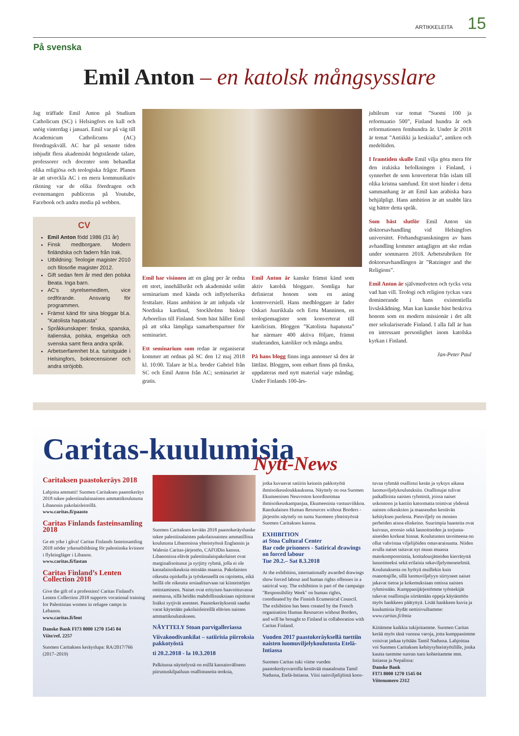ARTIKKELEITA 15
På svenska
Emil Anton – en katolsk mångsysslare
Jag träffade Emil Anton på Studium Catholicum (SC) i Helsingfors en kall och snöig vinterdag i januari. Emil var på väg till Academicum Catholicums (AC) föredragskväll. AC har på senaste tiden inbjudit flera akademiskt högtstående talare, professorer och docenter som behandlat olika religiösa och teologiska frågor. Planen är att utveckla AC i en mera kommunikativ riktning var de olika föredragen och evenemangen publiceras på Youtube, Facebook och andra media på webben.
CV
Emil Anton född 1986 (31 år)
Finsk medborgare. Modern finländska och fadern från Irak.
Utbildning: Teologie magister 2010 och filosofie magister 2012.
Gift sedan fem år med den polska Beata. Inga barn.
AC’s styrelsemedlem, vice ordförande. Ansvarig för programmen.
Främst känd för sina bloggar bl.a. ”Katolista hapatusta”
Språkkunskaper: finska, spanska, italienska, polska, engelska och svenska samt flera andra språk.
Arbetserfarenhet bl.a. turistguide i Helsingfors, bokrecensioner och andra ströjobb.
Emil har visionen att en gång per år ordna ett stort, innehållsrikt och akademiskt solitt seminarium med kända och inflytelserika festtalare. Hans ambition är att inbjuda vår Nordiska kardinal, Stockholms biskop Arborelius till Finland. Som bäst håller Emil på att söka lämpliga samarbetspartner för seminariet.
Ett seminarium som redan är organiserat kommer att ordnas på SC den 12 maj 2018 kl. 10:00. Talare är bl.a. broder Gabriel från SC och Emil Anton från AC; seminariet är gratis.
Emil Anton är kanske främst känd som aktiv katolsk bloggare. Somliga har definierat honom som en aning kontroversiell. Hans medbloggare är fader Oskari Juurikkala och Eetu Manninen, en teologiemagister som konverterat till katolicism. Bloggen ”Katolista hapatusta” har närmare 400 aktiva följare, främst studeranden, katoliker och många andra.
På hans blogg finns inga annonser så den är lättläst. Bloggen, som enbart finns på finska, uppdateras med nytt material varje måndag. Under Finlands 100-års-
jubileum var temat ”Suomi 100 ja reformaatio 500”, Finland hundra år och reformationen femhundra år. Under år 2018 är temat ”Antiikki ja keskiaika”, antiken och medeltiden.
I framtiden skulle Emil vilja göra mera för den irakiska befolkningen i Finland, i synnerhet de som konverterat från islam till olika kristna samfund. Ett stort hinder i detta sammanhang är att Emil kan arabiska bara behjälpligt. Hans ambition är att snabbt lära sig bättre detta språk.
Som bäst slutför Emil Anton sin doktorsavhandling vid Helsingfors universitet. Förhandsgranskningen av hans avhandling kommer antagligen att ske redan under sommaren 2018. Arbetsrubriken för doktorsavhandlingen är ”Ratzinger and the Religions”.
Emil Anton är självmedveten och tycks veta vad han vill. Teologi och religion tyckas vara dominerande i hans existentiella livsåskådning. Man kan kanske bäst beskriva honom som en modern missionär i det allt mer sekulariserade Finland. I alla fall är han en intressant personlighet inom katolska kyrkan i Finland.
Jan-Peter Paul
Caritas-kuulumisia
Nytt-News
Caritaksen paastokeräys 2018
Lahjoita ammatti! Suomen Caritaksen paastokeräys 2018 tukee palestiinalaisnaisten ammattikoulutusta Libanonin pakolaisleireillä.
www.caritas.fi/paasto
Caritas Finlands fasteinsamling 2018
Ge ett yrke i gåva! Caritas Finlands fasteinsamling 2018 stöder yrkesutbildning för palestinska kvinnor i flyktingläger i Libanon.
www.caritas.fi/fastan
Caritas Finland’s Lenten Collection 2018
Give the gift of a profession! Caritas Finland's Lenten Collection 2018 supports vocational training for Palestinian women in refugee camps in Lebanon.
www.caritas.fi/lent
Danske Bank FI73 8000 1270 1545 04
Viite/ref. 2257
Suomen Caritaksen keräyslupa: RA/2017/766 (2017–2019)
Suomen Caritaksen kevään 2018 paastokeräyshanke tukee palestiinalaisten pakolaisnaisten ammatillista koulutusta Libanonissa yhteistyössä Englannin ja Walesin Caritas-järjestön, CAFODin kanssa. Libanonissa elävät palestiinalaispakolaiset ovat marginalisoitunut ja syrjitty ryhmä, jolla ei ole kansalaisoikeuksia missään maassa. Pakolaisten oikeutta opiskella ja työskennellä on rajoitettu, eikä heillä ole oikeutta sosiaaliturvaan tai kiinteistöjen omistamiseen. Naiset ovat erityisen haavoittuvassa asemassa, sillä heidän mahdollisuuksiaan rajoittavat lisäksi syrjivät asenteet. Paastokeräyksestä saadut varat käytetään pakolaisleireillä elävien naisten ammattikoulutukseen.
NÄYTTELY Stoan parvigalleriassa
Viivakoodivankilat – satiirisia piirroksia pakkotyöstä
ti 20.2.2018 - la 10.3.2018
Palkitussa näyttelyssä on esillä kansainväliseen piirustuskilpailuun osallistuneita teoksia,
jotka kuvaavat satiirin keinoin pakkotyötä ihmisoikeusloukkauksena. Näyttely on osa Suomen Ekumeenisen Neuvoston koordinoimaa ihmisoikeuskampanjaa, Ekumeenista vastuuviikkoa. Ranskalaisen Human Resources without Borders -järjestön näyttely on tuotu Suomeen yhteistyössä Suomen Caritaksen kanssa.
EXHIBITION
at Stoa Cultural Center
Bar code prisoners - Satirical drawings on forced labour
Tue 20.2.– Sat 8.3.2018
At the exhibition, internationally awarded drawings show forced labour and human rights offenses in a satirical way. The exhibition is part of the campaign "Responsibility Week" on human rights, coordinated by the Finnish Ecumenical Council. The exhibition has been created by the French organisation Human Resources without Borders, and will be brought to Finland in collaboration with Caritas Finland.
Vuoden 2017 paastokeräyksellä tuettiin naisten luomuviljelykoulutusta Etelä-Intiassa
Suomen Caritas tuki viime vuoden paastokeräysvaroilla kestävää maataloutta Tamil Nadussa, Etelä-Intiassa. Viisi naisviljelijöistä koos-
tuvaa ryhmää osallistui kesän ja syksyn aikana luomuviljelykoulutuksiin. Osallistujat tulivat paikallisista naisten ryhmistä, joissa naiset uskontoon ja kastiin katsomatta toimivat yhdessä naisten oikeuksien ja maaseudun kestävän kehityksen puolesta. Pienviljely on monien perheiden ainoa elinkeino. Suurimpia haasteita ovat kuivuus, eroosio sekä lannoitteiden ja torjunta-aineiden korkeat hinnat. Koulutusten tavoitteena on ollut vahvistaa viljelijöiden omavaraisuutta. Niiden avulla naiset taitavat nyt muun muassa matokompostointia, kotitalousjätteiden kierrätystä lannoitteeksi sekä erilaisia sekaviljelymenetelmiä. Koulutuksesta on hyötyä muillekin kuin osanottajille, sillä luomuviljelyyn siirtyneet naiset jakavat tietoa ja kokemuksiaan omissa naisten ryhmissään. Kumppanijärjestömme työntekijät tukevat osallistujia siirtämään oppeja käytäntöön myös hankkeen päätyttyä. Lisää hankkeen kuvia ja kuulumisia löydät nettisivuiltamme: www.caritas.fi/Intia
Kiitämme kaikkia tukijoitamme. Suomen Caritas kerää myös tänä vuonna varoja, jotta kumppanimme voisivat jatkaa työtään Tamil Nadussa. Lahjoittaa voi Suomen Caritaksen kehitysyhteistyötilille, jonka kautta tuemme suoran tuen kohteitamme mm. Intiassa ja Nepalissa:
Danske Bank
FI73 8000 1270 1545 04
Viitenumero 2312